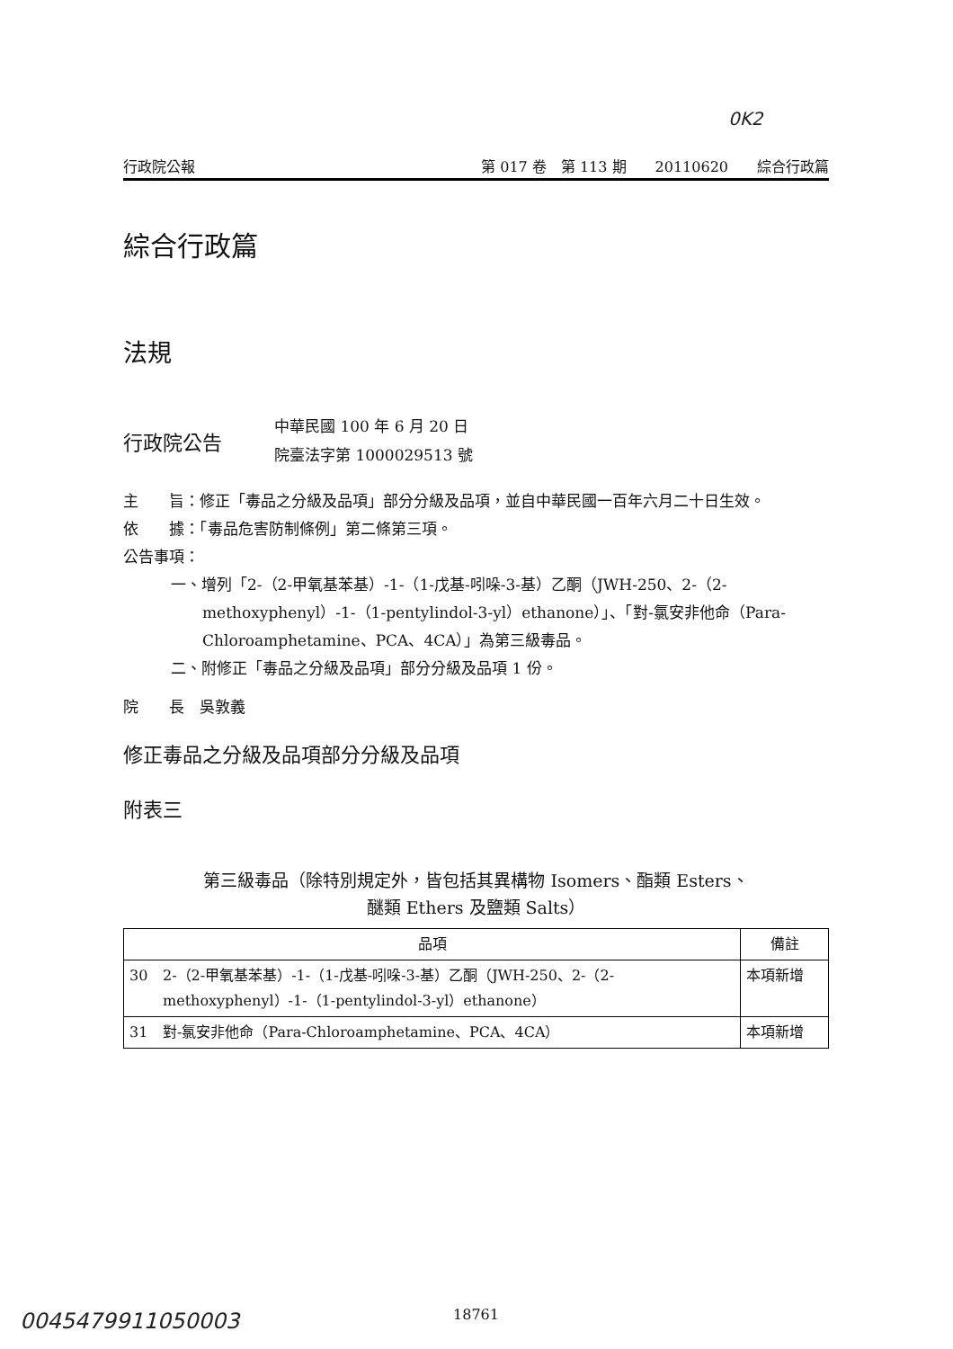0K2
行政院公報 第 017 卷　第 113 期　　20110620　　綜合行政篇
綜合行政篇
法規
行政院公告
中華民國 100 年 6 月 20 日
院臺法字第 1000029513 號
主　　旨：修正「毒品之分級及品項」部分分級及品項，並自中華民國一百年六月二十日生效。
依　　據：「毒品危害防制條例」第二條第三項。
公告事項：
一、增列「2-（2-甲氧基苯基）-1-（1-戊基-吲哚-3-基）乙酮（JWH-250、2-（2-methoxyphenyl）-1-（1-pentylindol-3-yl）ethanone）」、「對-氯安非他命（Para-Chloroamphetamine、PCA、4CA）」為第三級毒品。
二、附修正「毒品之分級及品項」部分分級及品項 1 份。
院　　長　吳敦義
修正毒品之分級及品項部分分級及品項
附表三
第三級毒品（除特別規定外，皆包括其異構物 Isomers、酯類 Esters、
醚類 Ethers 及鹽類 Salts）
| 品項 | | 備註 |
| --- | --- | --- |
| 30 | 2-（2-甲氧基苯基）-1-（1-戊基-吲哚-3-基）乙酮（JWH-250、2-（2-methoxyphenyl）-1-（1-pentylindol-3-yl）ethanone） | 本項新增 |
| 31 | 對-氯安非他命（Para-Chloroamphetamine、PCA、4CA） | 本項新增 |
18761
0045479911050003